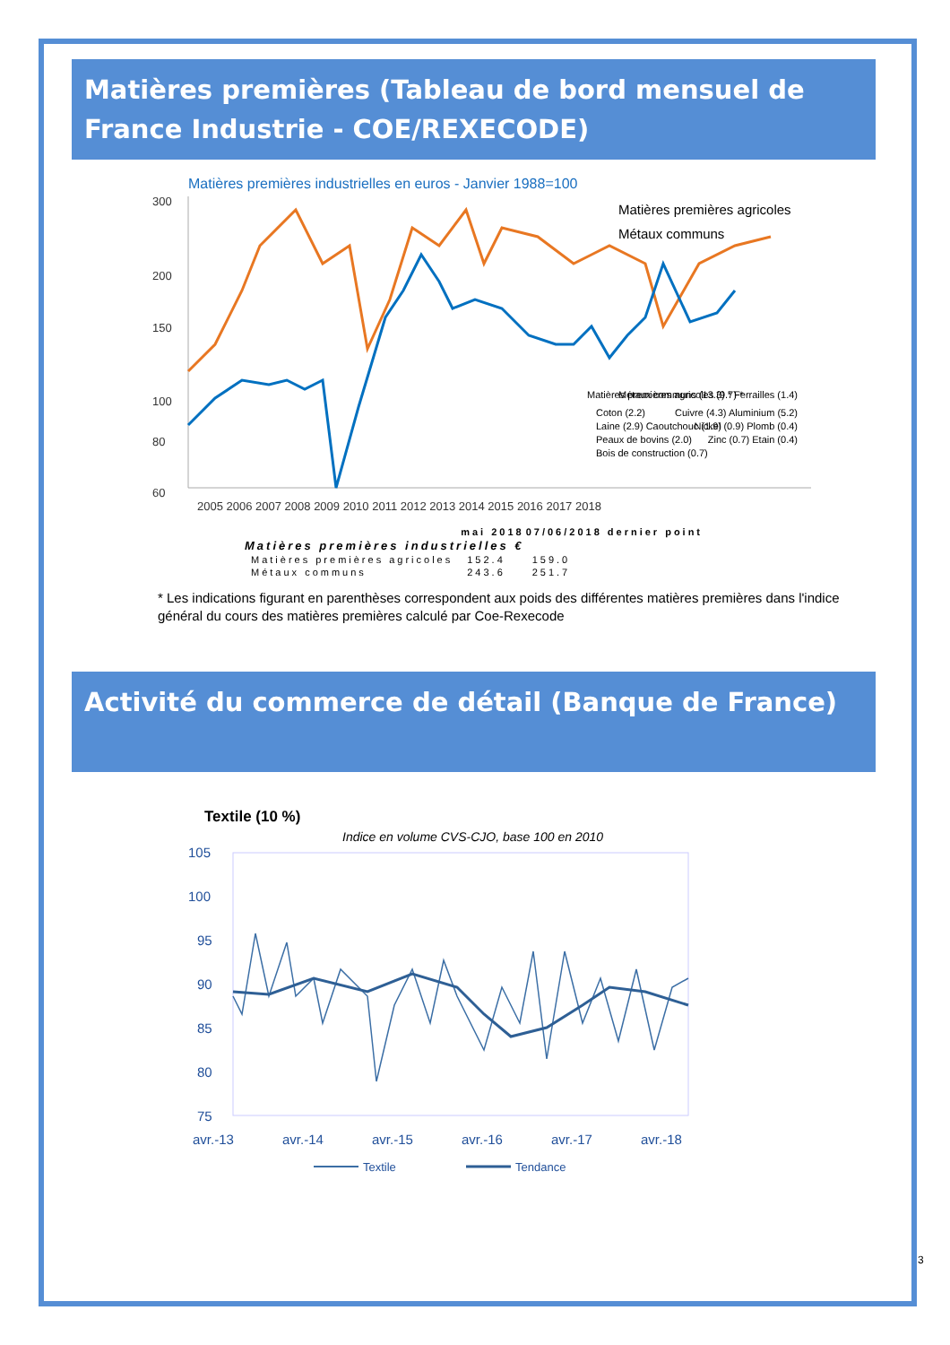Matières premières (Tableau de bord mensuel de France Industrie - COE/REXECODE)
Matières premières industrielles en euros - Janvier 1988=100
300
200
150
100
80
60
Matières premières agricoles
Métaux communs
Matières premières agricoles (9.7) *
Coton (2.2)
Laine (2.9) Caoutchouc (1.9)
Peaux de bovins (2.0)
Bois de construction (0.7)
Métaux communs (13.3) * Ferrailles (1.4)
Cuivre (4.3) Aluminium (5.2)
Nickel (0.9) Plomb (0.4)
Zinc (0.7) Etain (0.4)
2005 2006 2007 2008 2009 2010 2011 2012 2013 2014 2015 2016 2017 2018
| | mai 2018 | 07/06/2018 dernier point |
| --- | --- | --- |
| Matières premières industrielles € | | |
| Matières premières agricoles | 152.4 | 159.0 |
| Métaux communs | 243.6 | 251.7 |
* Les indications figurant en parenthèses correspondent aux poids des différentes matières premières dans l'indice général du cours des matières premières calculé par Coe-Rexecode
Activité du commerce de détail (Banque de France)
Textile (10 %)
Indice en volume CVS-CJO, base 100 en 2010
105
100
95
90
85
80
75
avr.-13
avr.-14
avr.-15
avr.-16
avr.-17
avr.-18
Textile
Tendance
3